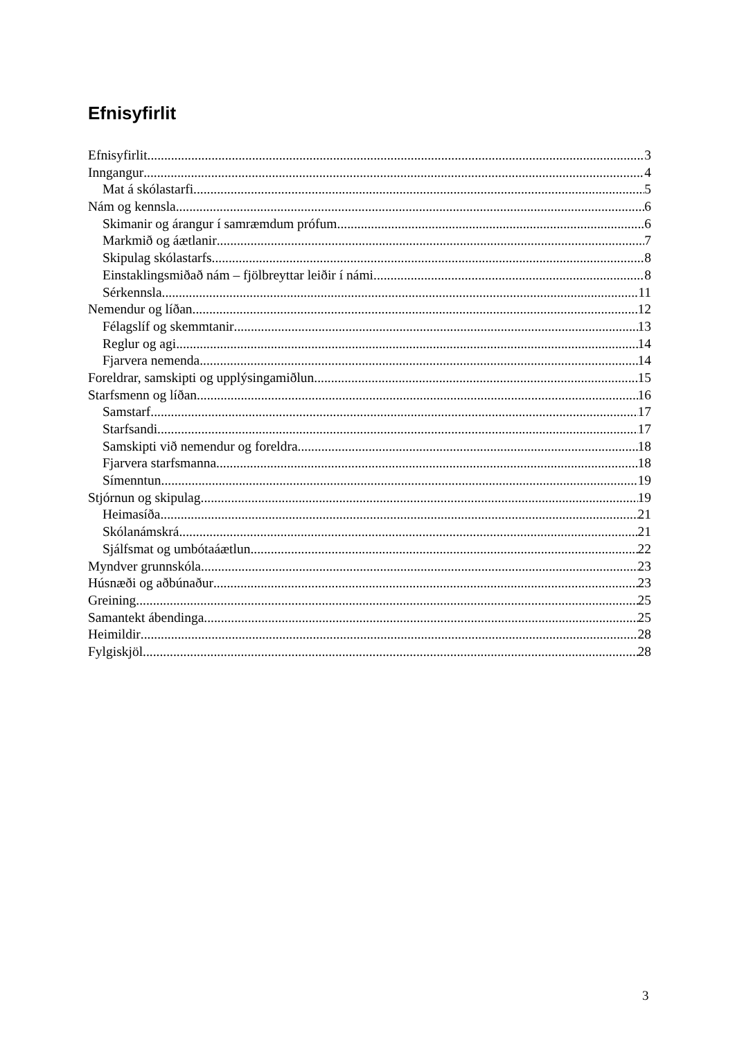Efnisyfirlit
Efnisyfirlit 3
Inngangur 4
Mat á skólastarfi 5
Nám og kennsla 6
Skimanir og árangur í samræmdum prófum 6
Markmið og áætlanir 7
Skipulag skólastarfs 8
Einstaklingsmiðað nám – fjölbreyttar leiðir í námi 8
Sérkennsla 11
Nemendur og líðan 12
Félagslíf og skemmtanir 13
Reglur og agi 14
Fjarvera nemenda 14
Foreldrar, samskipti og upplýsingamiðlun 15
Starfsmenn og líðan 16
Samstarf 17
Starfsandi 17
Samskipti við nemendur og foreldra 18
Fjarvera starfsmanna 18
Símenntun 19
Stjórnun og skipulag 19
Heimasíða 21
Skólanámskrá 21
Sjálfsmat og umbótaáætlun 22
Myndver grunnskóla 23
Húsnæði og aðbúnaður 23
Greining 25
Samantekt ábendinga 25
Heimildir 28
Fylgiskjöl 28
3